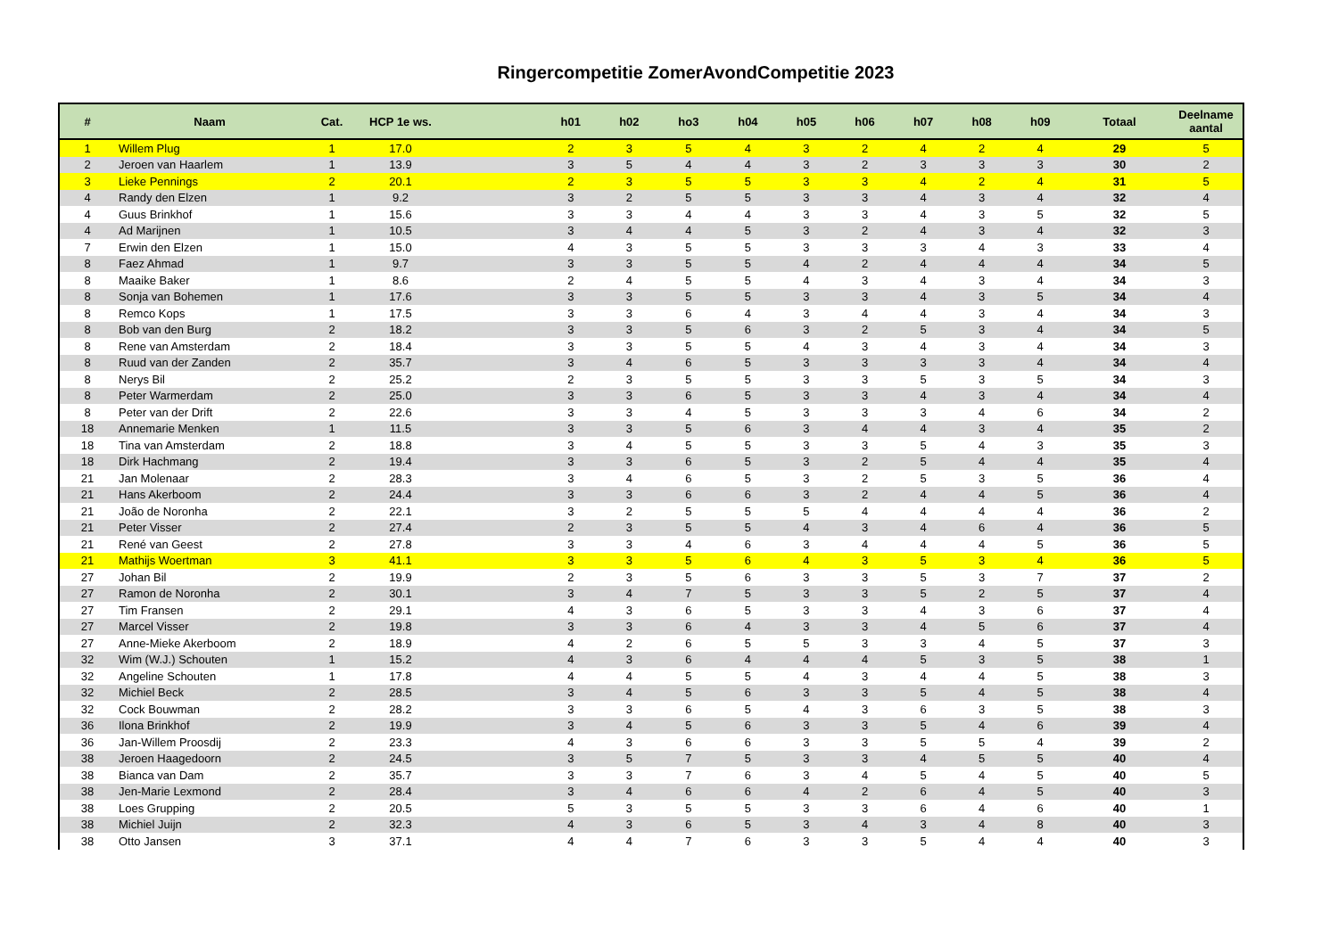Ringercompetitie ZomerAvondCompetitie 2023
| # | Naam | Cat. | HCP 1e ws. | | h01 | h02 | ho3 | h04 | h05 | h06 | h07 | h08 | h09 | Totaal | Deelname aantal |
| --- | --- | --- | --- | --- | --- | --- | --- | --- | --- | --- | --- | --- | --- | --- | --- |
| 1 | Willem Plug | 1 | 17.0 | | 2 | 3 | 5 | 4 | 3 | 2 | 4 | 2 | 4 | 29 | 5 |
| 2 | Jeroen van Haarlem | 1 | 13.9 | | 3 | 5 | 4 | 4 | 3 | 2 | 3 | 3 | 3 | 30 | 2 |
| 3 | Lieke Pennings | 2 | 20.1 | | 2 | 3 | 5 | 5 | 3 | 3 | 4 | 2 | 4 | 31 | 5 |
| 4 | Randy den Elzen | 1 | 9.2 | | 3 | 2 | 5 | 5 | 3 | 3 | 4 | 3 | 4 | 32 | 4 |
| 4 | Guus Brinkhof | 1 | 15.6 | | 3 | 3 | 4 | 4 | 3 | 3 | 4 | 3 | 5 | 32 | 5 |
| 4 | Ad Marijnen | 1 | 10.5 | | 3 | 4 | 4 | 5 | 3 | 2 | 4 | 3 | 4 | 32 | 3 |
| 7 | Erwin den Elzen | 1 | 15.0 | | 4 | 3 | 5 | 5 | 3 | 3 | 3 | 4 | 3 | 33 | 4 |
| 8 | Faez Ahmad | 1 | 9.7 | | 3 | 3 | 5 | 5 | 4 | 2 | 4 | 4 | 4 | 34 | 5 |
| 8 | Maaike Baker | 1 | 8.6 | | 2 | 4 | 5 | 5 | 4 | 3 | 4 | 3 | 4 | 34 | 3 |
| 8 | Sonja van Bohemen | 1 | 17.6 | | 3 | 3 | 5 | 5 | 3 | 3 | 4 | 3 | 5 | 34 | 4 |
| 8 | Remco Kops | 1 | 17.5 | | 3 | 3 | 6 | 4 | 3 | 4 | 4 | 3 | 4 | 34 | 3 |
| 8 | Bob van den Burg | 2 | 18.2 | | 3 | 3 | 5 | 6 | 3 | 2 | 5 | 3 | 4 | 34 | 5 |
| 8 | Rene van Amsterdam | 2 | 18.4 | | 3 | 3 | 5 | 5 | 4 | 3 | 4 | 3 | 4 | 34 | 3 |
| 8 | Ruud van der Zanden | 2 | 35.7 | | 3 | 4 | 6 | 5 | 3 | 3 | 3 | 3 | 4 | 34 | 4 |
| 8 | Nerys Bil | 2 | 25.2 | | 2 | 3 | 5 | 5 | 3 | 3 | 5 | 3 | 5 | 34 | 3 |
| 8 | Peter Warmerdam | 2 | 25.0 | | 3 | 3 | 6 | 5 | 3 | 3 | 4 | 3 | 4 | 34 | 4 |
| 8 | Peter van der Drift | 2 | 22.6 | | 3 | 3 | 4 | 5 | 3 | 3 | 3 | 4 | 6 | 34 | 2 |
| 18 | Annemarie Menken | 1 | 11.5 | | 3 | 3 | 5 | 6 | 3 | 4 | 4 | 3 | 4 | 35 | 2 |
| 18 | Tina van Amsterdam | 2 | 18.8 | | 3 | 4 | 5 | 5 | 3 | 3 | 5 | 4 | 3 | 35 | 3 |
| 18 | Dirk Hachmang | 2 | 19.4 | | 3 | 3 | 6 | 5 | 3 | 2 | 5 | 4 | 4 | 35 | 4 |
| 21 | Jan Molenaar | 2 | 28.3 | | 3 | 4 | 6 | 5 | 3 | 2 | 5 | 3 | 5 | 36 | 4 |
| 21 | Hans Akerboom | 2 | 24.4 | | 3 | 3 | 6 | 6 | 3 | 2 | 4 | 4 | 5 | 36 | 4 |
| 21 | João de Noronha | 2 | 22.1 | | 3 | 2 | 5 | 5 | 5 | 4 | 4 | 4 | 4 | 36 | 2 |
| 21 | Peter Visser | 2 | 27.4 | | 2 | 3 | 5 | 5 | 4 | 3 | 4 | 6 | 4 | 36 | 5 |
| 21 | René van Geest | 2 | 27.8 | | 3 | 3 | 4 | 6 | 3 | 4 | 4 | 4 | 5 | 36 | 5 |
| 21 | Mathijs Woertman | 3 | 41.1 | | 3 | 3 | 5 | 6 | 4 | 3 | 5 | 3 | 4 | 36 | 5 |
| 27 | Johan Bil | 2 | 19.9 | | 2 | 3 | 5 | 6 | 3 | 3 | 5 | 3 | 7 | 37 | 2 |
| 27 | Ramon de Noronha | 2 | 30.1 | | 3 | 4 | 7 | 5 | 3 | 3 | 5 | 2 | 5 | 37 | 4 |
| 27 | Tim Fransen | 2 | 29.1 | | 4 | 3 | 6 | 5 | 3 | 3 | 4 | 3 | 6 | 37 | 4 |
| 27 | Marcel Visser | 2 | 19.8 | | 3 | 3 | 6 | 4 | 3 | 3 | 4 | 5 | 6 | 37 | 4 |
| 27 | Anne-Mieke Akerboom | 2 | 18.9 | | 4 | 2 | 6 | 5 | 5 | 3 | 3 | 4 | 5 | 37 | 3 |
| 32 | Wim (W.J.) Schouten | 1 | 15.2 | | 4 | 3 | 6 | 4 | 4 | 4 | 5 | 3 | 5 | 38 | 1 |
| 32 | Angeline Schouten | 1 | 17.8 | | 4 | 4 | 5 | 5 | 4 | 3 | 4 | 4 | 5 | 38 | 3 |
| 32 | Michiel Beck | 2 | 28.5 | | 3 | 4 | 5 | 6 | 3 | 3 | 5 | 4 | 5 | 38 | 4 |
| 32 | Cock Bouwman | 2 | 28.2 | | 3 | 3 | 6 | 5 | 4 | 3 | 6 | 3 | 5 | 38 | 3 |
| 36 | Ilona Brinkhof | 2 | 19.9 | | 3 | 4 | 5 | 6 | 3 | 3 | 5 | 4 | 6 | 39 | 4 |
| 36 | Jan-Willem Proosdij | 2 | 23.3 | | 4 | 3 | 6 | 6 | 3 | 3 | 5 | 5 | 4 | 39 | 2 |
| 38 | Jeroen Haagedoorn | 2 | 24.5 | | 3 | 5 | 7 | 5 | 3 | 3 | 4 | 5 | 5 | 40 | 4 |
| 38 | Bianca van Dam | 2 | 35.7 | | 3 | 3 | 7 | 6 | 3 | 4 | 5 | 4 | 5 | 40 | 5 |
| 38 | Jen-Marie Lexmond | 2 | 28.4 | | 3 | 4 | 6 | 6 | 4 | 2 | 6 | 4 | 5 | 40 | 3 |
| 38 | Loes Grupping | 2 | 20.5 | | 5 | 3 | 5 | 5 | 3 | 3 | 6 | 4 | 6 | 40 | 1 |
| 38 | Michiel Juijn | 2 | 32.3 | | 4 | 3 | 6 | 5 | 3 | 4 | 3 | 4 | 8 | 40 | 3 |
| 38 | Otto Jansen | 3 | 37.1 | | 4 | 4 | 7 | 6 | 3 | 3 | 5 | 4 | 4 | 40 | 3 |